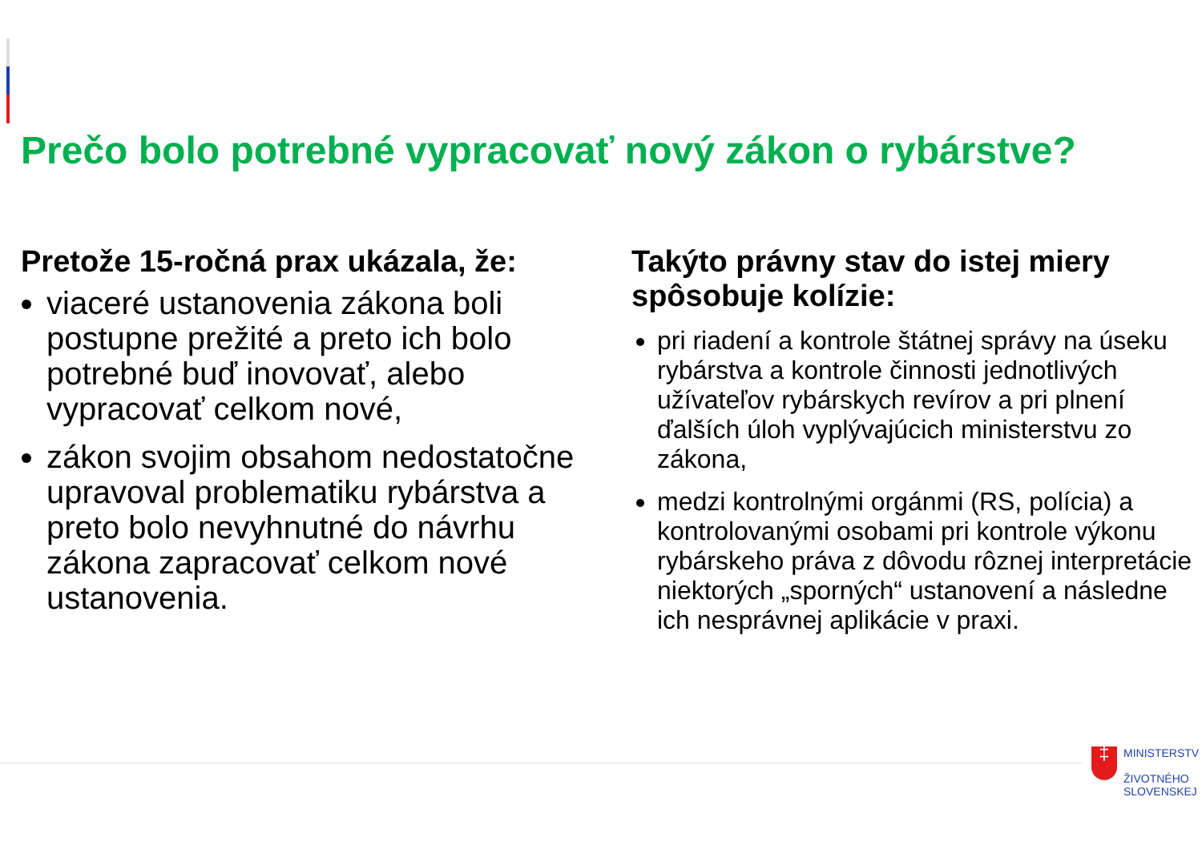Prečo bolo potrebné vypracovať nový zákon o rybárstve?
Pretože 15-ročná prax ukázala, že:
viaceré ustanovenia zákona boli postupne prežité a preto ich bolo potrebné buď inovovať, alebo vypracovať celkom nové,
zákon svojim obsahom nedostatočne upravoval problematiku rybárstva a preto bolo nevyhnutné do návrhu zákona zapracovať celkom nové ustanovenia.
Takýto právny stav do istej miery spôsobuje kolízie:
pri riadení a kontrole štátnej správy na úseku rybárstva a kontrole činnosti jednotlivých užívateľov rybárskych revírov a pri plnení ďalších úloh vyplývajúcich ministerstvu zo zákona,
medzi kontrolnými orgánmi (RS, polícia) a kontrolovanými osobami pri kontrole výkonu rybárskeho práva z dôvodu rôznej interpretácie niektorých „sporných“ ustanovení a následne ich nesprávnej aplikácie v praxi.
‡
MINISTERSTV
ŽIVOTNÉHO
SLOVENSKEJ